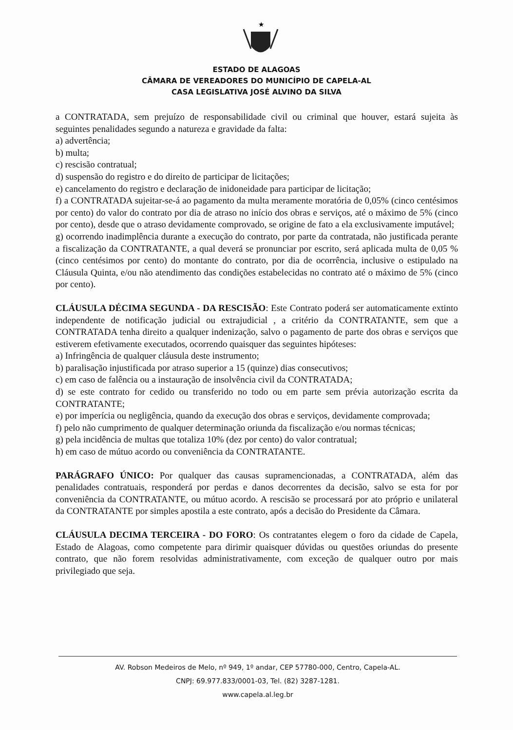★
ESTADO DE ALAGOAS
CÂMARA DE VEREADORES DO MUNICÍPIO DE CAPELA-AL
CASA LEGISLATIVA JOSÉ ALVINO DA SILVA
a CONTRATADA, sem prejuízo de responsabilidade civil ou criminal que houver, estará sujeita às seguintes penalidades segundo a natureza e gravidade da falta:
a) advertência;
b) multa;
c) rescisão contratual;
d) suspensão do registro e do direito de participar de licitações;
e) cancelamento do registro e declaração de inidoneidade para participar de licitação;
f) a CONTRATADA sujeitar-se-á ao pagamento da multa meramente moratória de 0,05% (cinco centésimos por cento) do valor do contrato por dia de atraso no início dos obras e serviços, até o máximo de 5% (cinco por cento), desde que o atraso devidamente comprovado, se origine de fato a ela exclusivamente imputável;
g) ocorrendo inadimplência durante a execução do contrato, por parte da contratada, não justificada perante a fiscalização da CONTRATANTE, a qual deverá se pronunciar por escrito, será aplicada multa de 0,05 % (cinco centésimos por cento) do montante do contrato, por dia de ocorrência, inclusive o estipulado na Cláusula Quinta, e/ou não atendimento das condições estabelecidas no contrato até o máximo de 5% (cinco por cento).
CLÁUSULA DÉCIMA SEGUNDA - DA RESCISÃO: Este Contrato poderá ser automaticamente extinto independente de notificação judicial ou extrajudicial , a critério da CONTRATANTE, sem que a CONTRATADA tenha direito a qualquer indenização, salvo o pagamento de parte dos obras e serviços que estiverem efetivamente executados, ocorrendo quaisquer das seguintes hipóteses:
a) Infringência de qualquer cláusula deste instrumento;
b) paralisação injustificada por atraso superior a 15 (quinze) dias consecutivos;
c) em caso de falência ou a instauração de insolvência civil da CONTRATADA;
d) se este contrato for cedido ou transferido no todo ou em parte sem prévia autorização escrita da CONTRATANTE;
e) por imperícia ou negligência, quando da execução dos obras e serviços, devidamente comprovada;
f) pelo não cumprimento de qualquer determinação oriunda da fiscalização e/ou normas técnicas;
g) pela incidência de multas que totaliza 10% (dez por cento) do valor contratual;
h) em caso de mútuo acordo ou conveniência da CONTRATANTE.
PARÁGRAFO ÚNICO: Por qualquer das causas supramencionadas, a CONTRATADA, além das penalidades contratuais, responderá por perdas e danos decorrentes da decisão, salvo se esta for por conveniência da CONTRATANTE, ou mútuo acordo. A rescisão se processará por ato próprio e unilateral da CONTRATANTE por simples apostila a este contrato, após a decisão do Presidente da Câmara.
CLÁUSULA DECIMA TERCEIRA - DO FORO: Os contratantes elegem o foro da cidade de Capela, Estado de Alagoas, como competente para dirimir quaisquer dúvidas ou questões oriundas do presente contrato, que não forem resolvidas administrativamente, com exceção de qualquer outro por mais privilegiado que seja.
AV. Robson Medeiros de Melo, nº 949, 1º andar, CEP 57780-000, Centro, Capela-AL.
CNPJ: 69.977.833/0001-03, Tel. (82) 3287-1281.
www.capela.al.leg.br